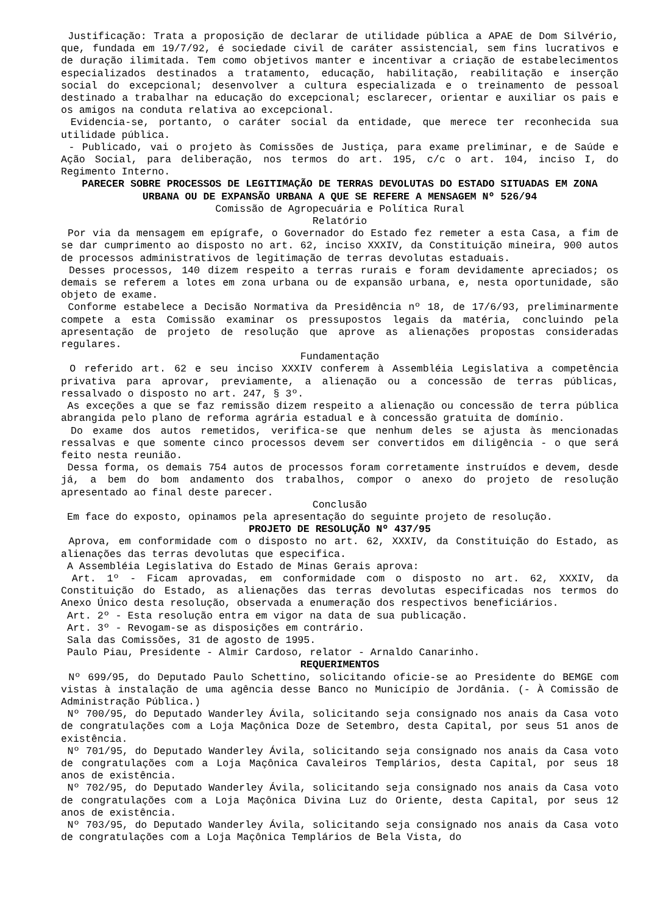Justificação: Trata a proposição de declarar de utilidade pública a APAE de Dom Silvério, que, fundada em 19/7/92, é sociedade civil de caráter assistencial, sem fins lucrativos e de duração ilimitada. Tem como objetivos manter e incentivar a criação de estabelecimentos especializados destinados a tratamento, educação, habilitação, reabilitação e inserção social do excepcional; desenvolver a cultura especializada e o treinamento de pessoal destinado a trabalhar na educação do excepcional; esclarecer, orientar e auxiliar os pais e os amigos na conduta relativa ao excepcional.
Evidencia-se, portanto, o caráter social da entidade, que merece ter reconhecida sua utilidade pública.
- Publicado, vai o projeto às Comissões de Justiça, para exame preliminar, e de Saúde e Ação Social, para deliberação, nos termos do art. 195, c/c o art. 104, inciso I, do Regimento Interno.
PARECER SOBRE PROCESSOS DE LEGITIMAÇÃO DE TERRAS DEVOLUTAS DO ESTADO SITUADAS EM ZONA URBANA OU DE EXPANSÃO URBANA A QUE SE REFERE A MENSAGEM Nº 526/94
Comissão de Agropecuária e Política Rural
Relatório
Por via da mensagem em epígrafe, o Governador do Estado fez remeter a esta Casa, a fim de se dar cumprimento ao disposto no art. 62, inciso XXXIV, da Constituição mineira, 900 autos de processos administrativos de legitimação de terras devolutas estaduais.
Desses processos, 140 dizem respeito a terras rurais e foram devidamente apreciados; os demais se referem a lotes em zona urbana ou de expansão urbana, e, nesta oportunidade, são objeto de exame.
Conforme estabelece a Decisão Normativa da Presidência nº 18, de 17/6/93, preliminarmente compete a esta Comissão examinar os pressupostos legais da matéria, concluindo pela apresentação de projeto de resolução que aprove as alienações propostas consideradas regulares.
Fundamentação
O referido art. 62 e seu inciso XXXIV conferem à Assembléia Legislativa a competência privativa para aprovar, previamente, a alienação ou a concessão de terras públicas, ressalvado o disposto no art. 247, § 3º.
As exceções a que se faz remissão dizem respeito a alienação ou concessão de terra pública abrangida pelo plano de reforma agrária estadual e à concessão gratuita de domínio.
Do exame dos autos remetidos, verifica-se que nenhum deles se ajusta às mencionadas ressalvas e que somente cinco processos devem ser convertidos em diligência - o que será feito nesta reunião.
Dessa forma, os demais 754 autos de processos foram corretamente instruídos e devem, desde já, a bem do bom andamento dos trabalhos, compor o anexo do projeto de resolução apresentado ao final deste parecer.
Conclusão
Em face do exposto, opinamos pela apresentação do seguinte projeto de resolução.
PROJETO DE RESOLUÇÃO Nº 437/95
Aprova, em conformidade com o disposto no art. 62, XXXIV, da Constituição do Estado, as alienações das terras devolutas que especifica.
A Assembléia Legislativa do Estado de Minas Gerais aprova:
Art. 1º - Ficam aprovadas, em conformidade com o disposto no art. 62, XXXIV, da Constituição do Estado, as alienações das terras devolutas especificadas nos termos do Anexo Único desta resolução, observada a enumeração dos respectivos beneficiários.
Art. 2º - Esta resolução entra em vigor na data de sua publicação.
Art. 3º - Revogam-se as disposições em contrário.
Sala das Comissões, 31 de agosto de 1995.
Paulo Piau, Presidente - Almir Cardoso, relator - Arnaldo Canarinho.
REQUERIMENTOS
Nº 699/95, do Deputado Paulo Schettino, solicitando oficie-se ao Presidente do BEMGE com vistas à instalação de uma agência desse Banco no Município de Jordânia. (- À Comissão de Administração Pública.)
Nº 700/95, do Deputado Wanderley Ávila, solicitando seja consignado nos anais da Casa voto de congratulações com a Loja Maçônica Doze de Setembro, desta Capital, por seus 51 anos de existência.
Nº 701/95, do Deputado Wanderley Ávila, solicitando seja consignado nos anais da Casa voto de congratulações com a Loja Maçônica Cavaleiros Templários, desta Capital, por seus 18 anos de existência.
Nº 702/95, do Deputado Wanderley Ávila, solicitando seja consignado nos anais da Casa voto de congratulações com a Loja Maçônica Divina Luz do Oriente, desta Capital, por seus 12 anos de existência.
Nº 703/95, do Deputado Wanderley Ávila, solicitando seja consignado nos anais da Casa voto de congratulações com a Loja Maçônica Templários de Bela Vista, do